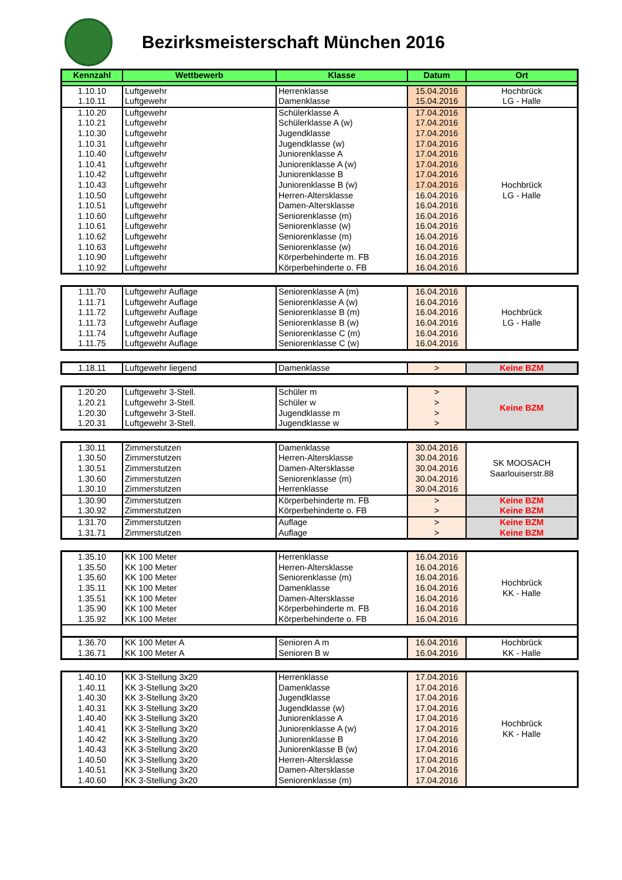Bezirksmeisterschaft München 2016
| Kennzahl | Wettbewerb | Klasse | Datum | Ort |
| --- | --- | --- | --- | --- |
| 1.10.10 | Luftgewehr | Herrenklasse | 15.04.2016 | Hochbrück |
| 1.10.11 | Luftgewehr | Damenklasse | 15.04.2016 | LG - Halle |
| 1.10.20 | Luftgewehr | Schülerklasse A | 17.04.2016 | Hochbrück LG - Halle |
| 1.10.21 | Luftgewehr | Schülerklasse A (w) | 17.04.2016 | |
| 1.10.30 | Luftgewehr | Jugendklasse | 17.04.2016 | |
| 1.10.31 | Luftgewehr | Jugendklasse (w) | 17.04.2016 | |
| 1.10.40 | Luftgewehr | Juniorenklasse A | 17.04.2016 | |
| 1.10.41 | Luftgewehr | Juniorenklasse A (w) | 17.04.2016 | |
| 1.10.42 | Luftgewehr | Juniorenklasse B | 17.04.2016 | |
| 1.10.43 | Luftgewehr | Juniorenklasse B (w) | 17.04.2016 | |
| 1.10.50 | Luftgewehr | Herren-Altersklasse | 16.04.2016 | |
| 1.10.51 | Luftgewehr | Damen-Altersklasse | 16.04.2016 | |
| 1.10.60 | Luftgewehr | Seniorenklasse (m) | 16.04.2016 | |
| 1.10.61 | Luftgewehr | Seniorenklasse (w) | 16.04.2016 | |
| 1.10.62 | Luftgewehr | Seniorenklasse (m) | 16.04.2016 | |
| 1.10.63 | Luftgewehr | Seniorenklasse (w) | 16.04.2016 | |
| 1.10.90 | Luftgewehr | Körperbehinderte m. FB | 16.04.2016 | |
| 1.10.92 | Luftgewehr | Körperbehinderte o. FB | 16.04.2016 | |
| 1.11.70 | Luftgewehr Auflage | Seniorenklasse A (m) | 16.04.2016 | Hochbrück LG - Halle |
| 1.11.71 | Luftgewehr Auflage | Seniorenklasse A (w) | 16.04.2016 | |
| 1.11.72 | Luftgewehr Auflage | Seniorenklasse B (m) | 16.04.2016 | |
| 1.11.73 | Luftgewehr Auflage | Seniorenklasse B (w) | 16.04.2016 | |
| 1.11.74 | Luftgewehr Auflage | Seniorenklasse C (m) | 16.04.2016 | |
| 1.11.75 | Luftgewehr Auflage | Seniorenklasse C (w) | 16.04.2016 | |
| 1.18.11 | Luftgewehr liegend | Damenklasse | > | Keine BZM |
| 1.20.20 | Luftgewehr 3-Stell. | Schüler m | > | Keine BZM |
| 1.20.21 | Luftgewehr 3-Stell. | Schüler w | > | |
| 1.20.30 | Luftgewehr 3-Stell. | Jugendklasse m | > | |
| 1.20.31 | Luftgewehr 3-Stell. | Jugendklasse w | > | |
| 1.30.11 | Zimmerstutzen | Damenklasse | 30.04.2016 | SK MOOSACH Saarlouiserstr.88 |
| 1.30.50 | Zimmerstutzen | Herren-Altersklasse | 30.04.2016 | |
| 1.30.51 | Zimmerstutzen | Damen-Altersklasse | 30.04.2016 | |
| 1.30.60 | Zimmerstutzen | Seniorenklasse (m) | 30.04.2016 | |
| 1.30.10 | Zimmerstutzen | Herrenklasse | 30.04.2016 | |
| 1.30.90 | Zimmerstutzen | Körperbehinderte m. FB | > | Keine BZM |
| 1.30.92 | Zimmerstutzen | Körperbehinderte o. FB | > | Keine BZM |
| 1.31.70 | Zimmerstutzen | Auflage | > | Keine BZM |
| 1.31.71 | Zimmerstutzen | Auflage | > | Keine BZM |
| 1.35.10 | KK 100 Meter | Herrenklasse | 16.04.2016 | Hochbrück KK - Halle |
| 1.35.50 | KK 100 Meter | Herren-Altersklasse | 16.04.2016 | |
| 1.35.60 | KK 100 Meter | Seniorenklasse (m) | 16.04.2016 | |
| 1.35.11 | KK 100 Meter | Damenklasse | 16.04.2016 | |
| 1.35.51 | KK 100 Meter | Damen-Altersklasse | 16.04.2016 | |
| 1.35.90 | KK 100 Meter | Körperbehinderte m. FB | 16.04.2016 | |
| 1.35.92 | KK 100 Meter | Körperbehinderte o. FB | 16.04.2016 | |
| 1.36.70 | KK 100 Meter A | Senioren A m | 16.04.2016 | Hochbrück |
| 1.36.71 | KK 100 Meter A | Senioren B w | 16.04.2016 | KK - Halle |
| 1.40.10 | KK 3-Stellung 3x20 | Herrenklasse | 17.04.2016 | Hochbrück KK - Halle |
| 1.40.11 | KK 3-Stellung 3x20 | Damenklasse | 17.04.2016 | |
| 1.40.30 | KK 3-Stellung 3x20 | Jugendklasse | 17.04.2016 | |
| 1.40.31 | KK 3-Stellung 3x20 | Jugendklasse (w) | 17.04.2016 | |
| 1.40.40 | KK 3-Stellung 3x20 | Juniorenklasse A | 17.04.2016 | |
| 1.40.41 | KK 3-Stellung 3x20 | Juniorenklasse A (w) | 17.04.2016 | |
| 1.40.42 | KK 3-Stellung 3x20 | Juniorenklasse B | 17.04.2016 | |
| 1.40.43 | KK 3-Stellung 3x20 | Juniorenklasse B (w) | 17.04.2016 | |
| 1.40.50 | KK 3-Stellung 3x20 | Herren-Altersklasse | 17.04.2016 | |
| 1.40.51 | KK 3-Stellung 3x20 | Damen-Altersklasse | 17.04.2016 | |
| 1.40.60 | KK 3-Stellung 3x20 | Seniorenklasse (m) | 17.04.2016 | |